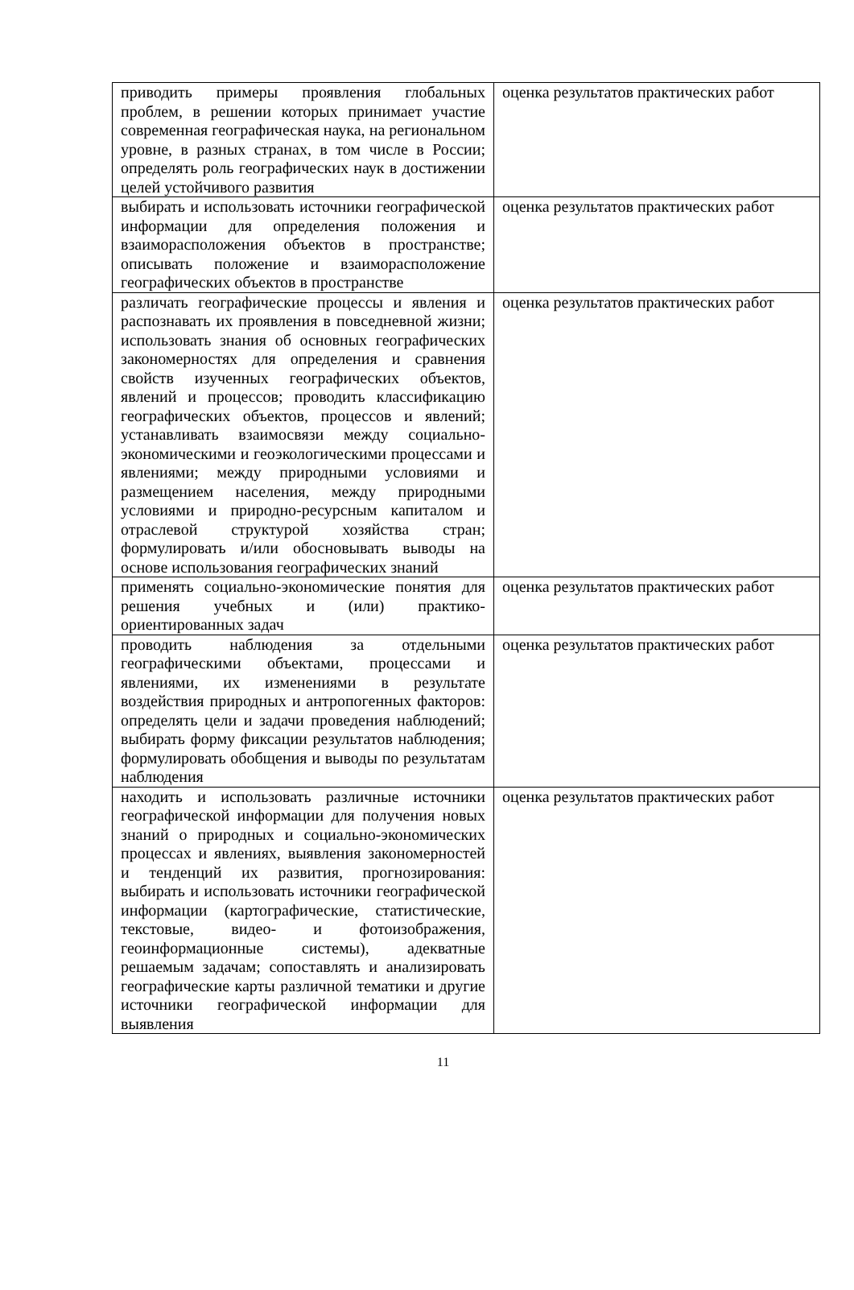| приводить примеры проявления глобальных проблем, в решении которых принимает участие современная географическая наука, на региональном уровне, в разных странах, в том числе в России; определять роль географических наук в достижении целей устойчивого развития | оценка результатов практических работ |
| выбирать и использовать источники географической информации для определения положения и взаиморасположения объектов в пространстве; описывать положение и взаиморасположение географических объектов в пространстве | оценка результатов практических работ |
| различать географические процессы и явления и распознавать их проявления в повседневной жизни; использовать знания об основных географических закономерностях для определения и сравнения свойств изученных географических объектов, явлений и процессов; проводить классификацию географических объектов, процессов и явлений; устанавливать взаимосвязи между социально-экономическими и геоэкологическими процессами и явлениями; между природными условиями и размещением населения, между природными условиями и природно-ресурсным капиталом и отраслевой структурой хозяйства стран; формулировать и/или обосновывать выводы на основе использования географических знаний | оценка результатов практических работ |
| применять социально-экономические понятия для решения учебных и (или) практико-ориентированных задач | оценка результатов практических работ |
| проводить наблюдения за отдельными географическими объектами, процессами и явлениями, их изменениями в результате воздействия природных и антропогенных факторов: определять цели и задачи проведения наблюдений; выбирать форму фиксации результатов наблюдения; формулировать обобщения и выводы по результатам наблюдения | оценка результатов практических работ |
| находить и использовать различные источники географической информации для получения новых знаний о природных и социально-экономических процессах и явлениях, выявления закономерностей и тенденций их развития, прогнозирования: выбирать и использовать источники географической информации (картографические, статистические, текстовые, видео- и фотоизображения, геоинформационные системы), адекватные решаемым задачам; сопоставлять и анализировать географические карты различной тематики и другие источники географической информации для выявления | оценка результатов практических работ |
11